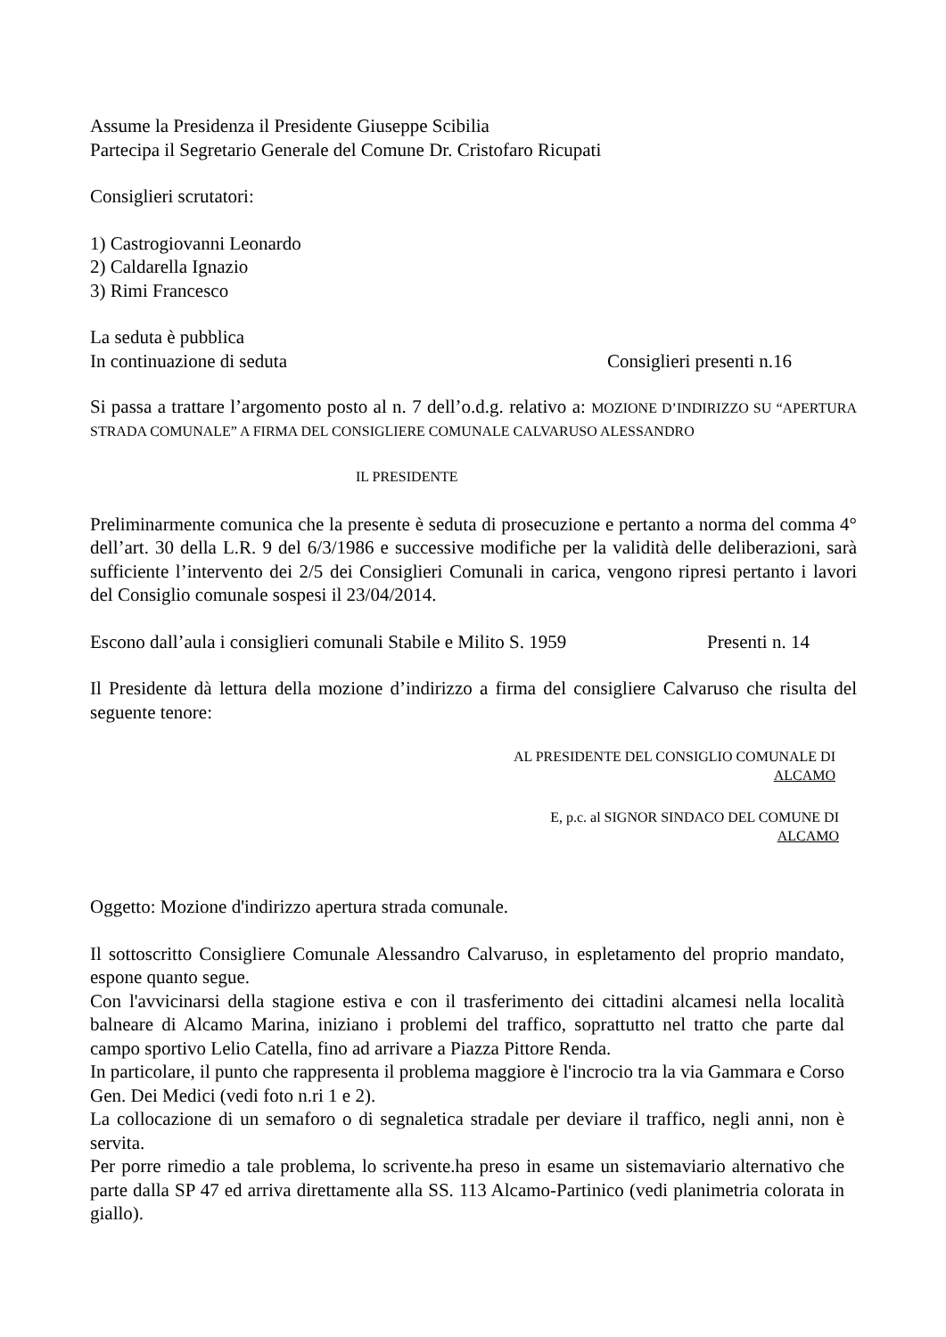Assume la Presidenza il Presidente Giuseppe Scibilia
Partecipa il Segretario Generale del Comune Dr. Cristofaro Ricupati
Consiglieri scrutatori:
1) Castrogiovanni Leonardo
2) Caldarella Ignazio
3) Rimi Francesco
La seduta è pubblica
In continuazione di seduta Consiglieri presenti n.16
Si passa a trattare l’argomento posto al n. 7 dell’o.d.g. relativo a: MOZIONE D’INDIRIZZO SU “APERTURA STRADA COMUNALE” A FIRMA DEL CONSIGLIERE COMUNALE CALVARUSO ALESSANDRO
IL PRESIDENTE
Preliminarmente comunica che la presente è seduta di prosecuzione e pertanto a norma del comma 4° dell’art. 30 della L.R. 9 del 6/3/1986 e successive modifiche per la validità delle deliberazioni, sarà sufficiente l’intervento dei 2/5 dei Consiglieri Comunali in carica, vengono ripresi pertanto i lavori del Consiglio comunale sospesi il 23/04/2014.
Escono dall’aula i consiglieri comunali Stabile e Milito S. 1959 Presenti n. 14
Il Presidente dà lettura della mozione d’indirizzo a firma del consigliere Calvaruso che risulta del seguente tenore:
AL PRESIDENTE DEL CONSIGLIO COMUNALE DI
ALCAMO
E, p.c. al SIGNOR SINDACO DEL COMUNE DI
ALCAMO
Oggetto: Mozione d'indirizzo apertura strada comunale.
Il sottoscritto Consigliere Comunale Alessandro Calvaruso, in espletamento del proprio mandato, espone quanto segue.
Con l'avvicinarsi della stagione estiva e con il trasferimento dei cittadini alcamesi nella località balneare di Alcamo Marina, iniziano i problemi del traffico, soprattutto nel tratto che parte dal campo sportivo Lelio Catella, fino ad arrivare a Piazza Pittore Renda.
In particolare, il punto che rappresenta il problema maggiore è l'incrocio tra la via Gammara e Corso Gen. Dei Medici (vedi foto n.ri 1 e 2).
La collocazione di un semaforo o di segnaletica stradale per deviare il traffico, negli anni, non è servita.
Per porre rimedio a tale problema, lo scrivente.ha preso in esame un sistemaviario alternativo che parte dalla SP 47 ed arriva direttamente alla SS. 113 Alcamo-Partinico (vedi planimetria colorata in giallo).